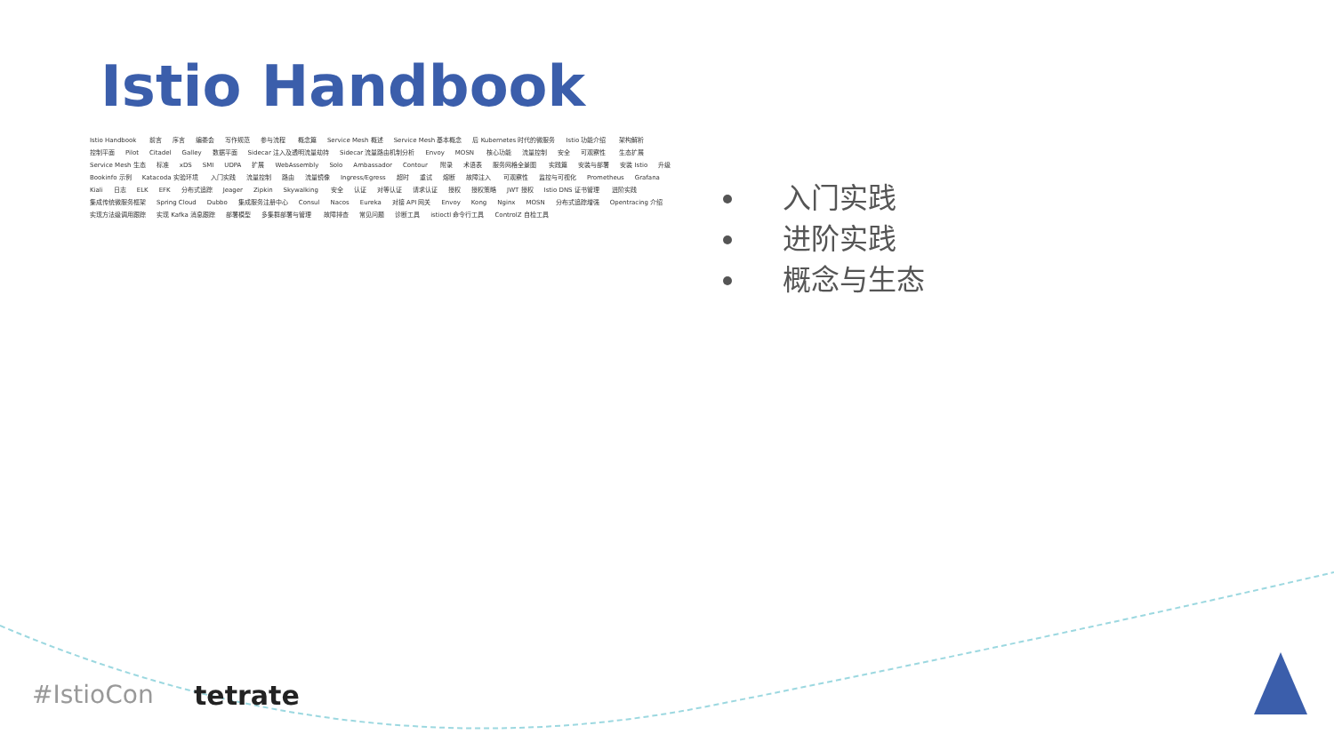Istio Handbook
Istio Handbook 前言 序言 编委会 写作规范 参与流程 概念篇 Service Mesh 概述 Service Mesh 基本概念 后 Kubernetes 时代的微服务 Istio 功能介绍 架构解析 控制平面 Pilot Citadel Galley 数据平面 Sidecar 注入及透明流量劫持 Sidecar 流量路由机制分析 Envoy MOSN 核心功能 流量控制 安全 可观察性 生态扩展 Service Mesh 生态 标准 xDS SMI UDPA 扩展 WebAssembly Solo Ambassador Contour 附录 术语表 服务网格全景图 实践篇 安装与部署 安装 Istio 升级 Bookinfo 示例 Katacoda 实验环境 入门实践 流量控制 路由 流量镜像 Ingress/Egress 超时 重试 熔断 故障注入 可观察性 监控与可视化 Prometheus Grafana Kiali 日志 ELK EFK 分布式追踪 Jeager Zipkin Skywalking 安全 认证 对等认证 请求认证 授权 授权策略 JWT 授权 Istio DNS 证书管理 进阶实践 集成传统微服务框架 Spring Cloud Dubbo 集成服务注册中心 Consul Nacos Eureka 对接 API 网关 Envoy Kong Nginx MOSN 分布式追踪增强 Opentracing 介绍 实现方法级调用跟踪 实现 Kafka 消息跟踪 部署模型 多集群部署与管理 故障排查 常见问题 诊断工具 istioctl 命令行工具 ControlZ 自检工具
入门实践
进阶实践
概念与生态
#IstioCon tetrate